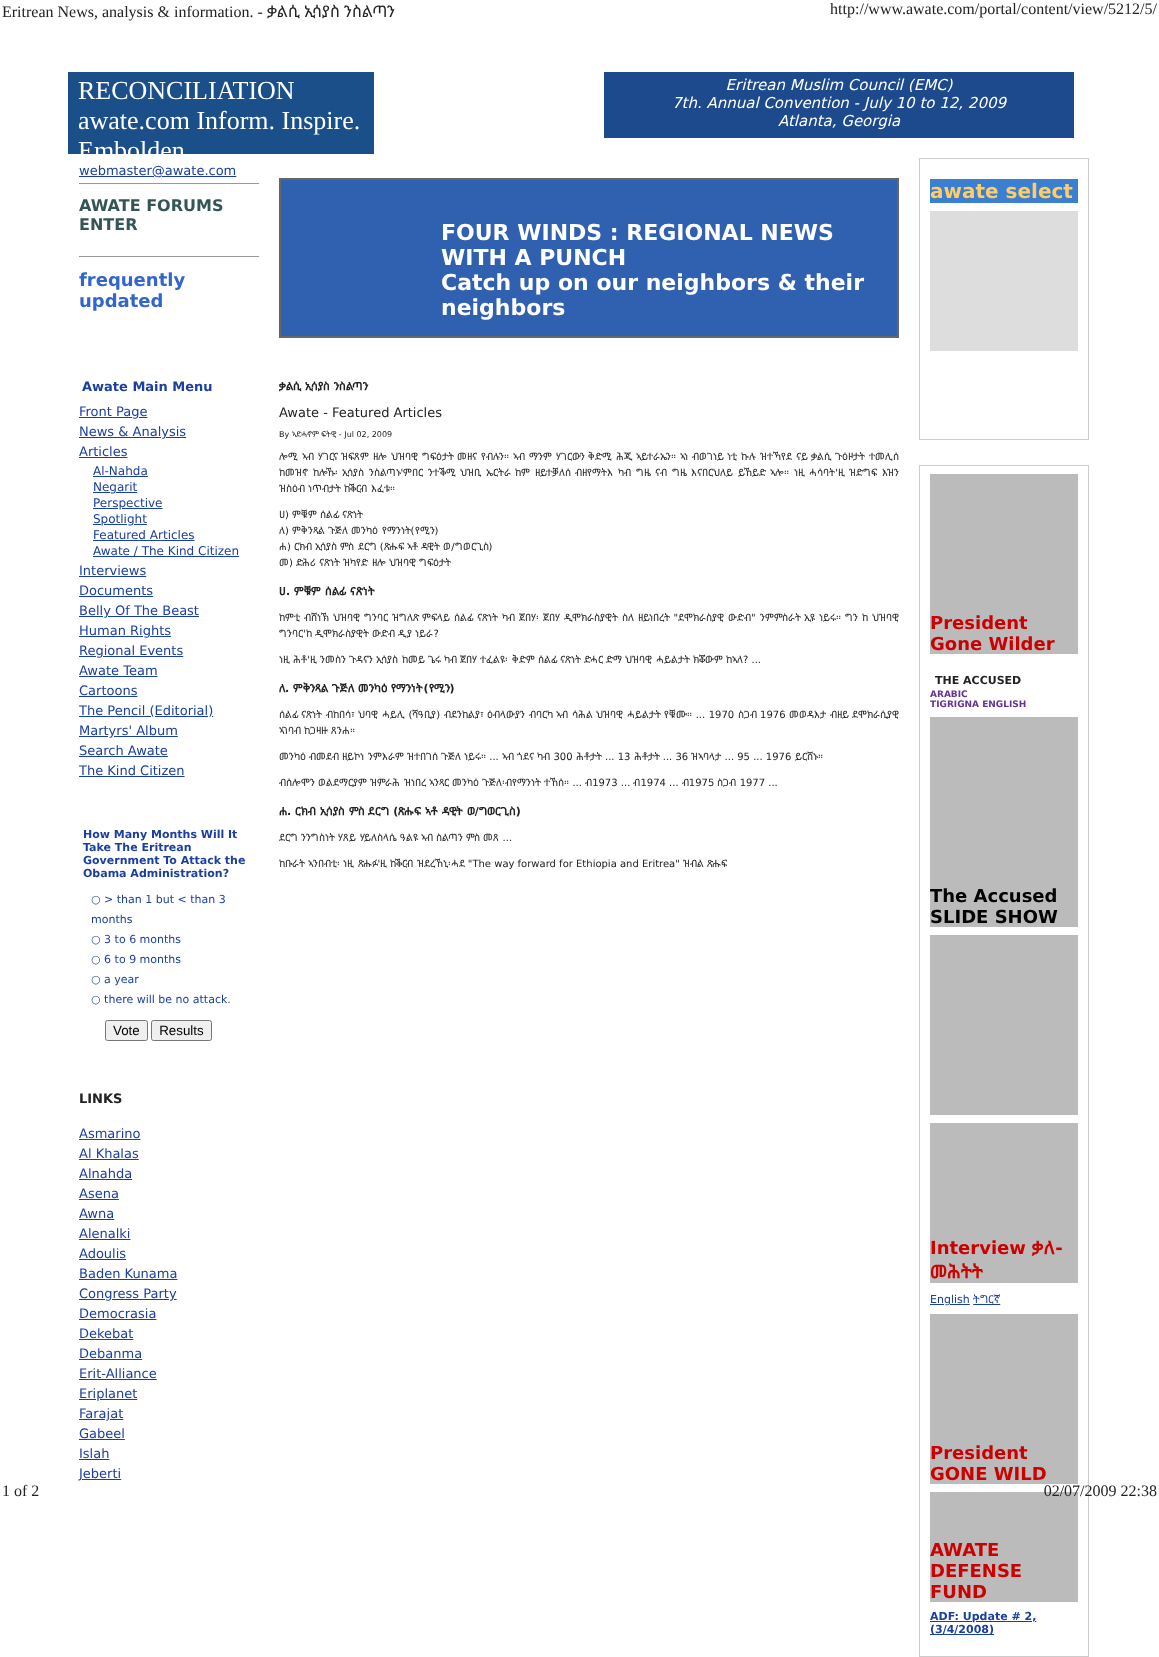Eritrean News, analysis & information. - ቃልሲ ኢሳያስ ንስልጣን http://www.awate.com/portal/content/view/5212/5/
RECONCILIATION
awate.com Inform. Inspire. Embolden.
Eritrean Muslim Council (EMC)
7th. Annual Convention - July 10 to 12, 2009
Atlanta, Georgia
webmaster@awate.com
AWATE FORUMS
ENTER
frequently updated
Awate Main Menu
Front Page
News & Analysis
Articles
Al-Nahda
Negarit
Perspective
Spotlight
Featured Articles
Awate / The Kind Citizen
Interviews
Documents
Belly Of The Beast
Human Rights
Regional Events
Awate Team
Cartoons
The Pencil (Editorial)
Martyrs' Album
Search Awate
The Kind Citizen
How Many Months Will It Take The Eritrean Government To Attack the Obama Administration?
○ > than 1 but < than 3 months
○ 3 to 6 months
○ 6 to 9 months
○ a year
○ there will be no attack.
Vote Results
LINKS
Asmarino
Al Khalas
Alnahda
Asena
Awna
Alenalki
Adoulis
Baden Kunama
Congress Party
Democrasia
Dekebat
Debanma
Erit-Alliance
Eriplanet
Farajat
Gabeel
Islah
Jeberti
FOUR WINDS : REGIONAL NEWS WITH A PUNCH
Catch up on our neighbors & their neighbors
ቃልሲ ኢሳያስ ንስልጣን
Awate - Featured Articles
By ኣድሓኖም ፍትዊ - Jul 02, 2009
ሎሚ ኣብ ሃገርና ዝፍጸም ዘሎ ህዝባዊ ግፍዕታት መዘና የብሉን። ኣብ ማንም ሃገርውን ቅድሚ ሕጂ ኣይተራኤን። ኣነ ብወገነይ ነቲ ኩሉ ዝተኻየደ ናይ ቃልሲ ጉዕዞታት ተመሊሰ ከመዝኖ ከሎኹ፡ ኢሳያስ ንስልጣኑ'ምበር ንተቕሚ ህዝቢ ኤርትራ ከም ዘይተቓለሰ ብዘየማትእ ካብ ግዜ ናብ ግዜ እናበርህለይ ይኸይድ ኣሎ። ነዚ ሓሳባት'ዚ ዝድግፍ እዝን ዝስዕብ ነጥብታት ከቕርብ እፈቱ።
ሀ) ምቑም ሰልፊ ናጽነት
ለ) ምቅንጻል ጉጅለ መንካዕ የማንነት(የሚን)
ሐ) ርክብ ኢሳያስ ምስ ደርግ (ጽሑፍ ኣቶ ዳዊት ወ/ግወርጊስ)
መ) ድሕሪ ናጽነት ዝካየድ ዘሎ ህዝባዊ ግፍዕታት
ሀ. ምቑም ሰልፊ ናጽነት
ከምቲ ብሸነኽ ህዝባዊ ግንባር ዝግለጽ ምፍላይ ሰልፊ ናጽነት ካብ ጀበሃ፡ ጀበሃ ዲሞክራስያዊት ስለ ዘይነበረት "ደሞክራስያዊ ውድብ" ንምምስራት ኢዩ ነይሩ። ግን ከ ህዝባዊ ግንባር'ከ ዲሞክራስያዊት ውድብ ዲያ ነይራ?
ነዚ ሕቶ'ዚ ንመስን ጉዳናን ኢሳያስ ከመይ ጌሩ ካብ ጀበሃ ተፈልዩ፡ ቅድም ሰልፊ ናጽነት ድሓር ድማ ህዝባዊ ሓይልታት ክቖውም ከኣለ? ...
ለ. ምቅንጻል ጉጅለ መንካዕ የማንነት(የሚን)
ሰልፊ ናጽነት ብከበሳ፣ ህባዊ ሓይሊ (ሻዓቢያ) ብደንከልያ፣ ዕብላውያን ብባርካ ኣብ ሳሕል ህዝባዊ ሓይልታት የቑሙ። ... 1970 ስጋብ 1976 መወዳእታ ብዘይ ደሞክራሲያዊ ኣገባብ ከጋዛዙ ጸንሐ።
መንካዕ ብመደብ ዘይኮነ ንምእራም ዝተበገሰ ጉጅለ ነይሩ። ... ኣብ ጎደና ካብ 300 ሕቶታት ... 13 ሕቶታት ... 36 ዝኣባላታ ... 95 ... 1976 ይርሸኑ።
ብሰሎሞን ወልደማርያም ዝምራሕ ዝነበረ ኣንጻር መንካዕ ጉጅለ፡ብየማንነት ተኸሰ። ... ብ1973 ... ብ1974 ... ብ1975 ስጋብ 1977 ...
ሐ. ርክብ ኢሳያስ ምስ ደርግ (ጽሑፍ ኣቶ ዳዊት ወ/ግወርጊስ)
ደርግ ንንግስነት ሃጸይ ሃይለስላሴ ዓልዩ ኣብ ስልጣን ምስ መጸ ...
ከቡራት ኣንበብቲ፡ ነዚ ጽሑፉ'ዚ ከቕርብ ዝደረኸኒ፡ሓደ "The way forward for Ethiopia and Eritrea" ዝብል ጽሑፍ
awate select
President Gone Wilder
THE ACCUSED
ARABIC
TIGRIGNA ENGLISH
The Accused SLIDE SHOW
Interview ቃለ-መሕትት
English ትግርኛ
President GONE WILD
AWATE DEFENSE FUND
ADF: Update # 2, (3/4/2008)
1 of 2 02/07/2009 22:38